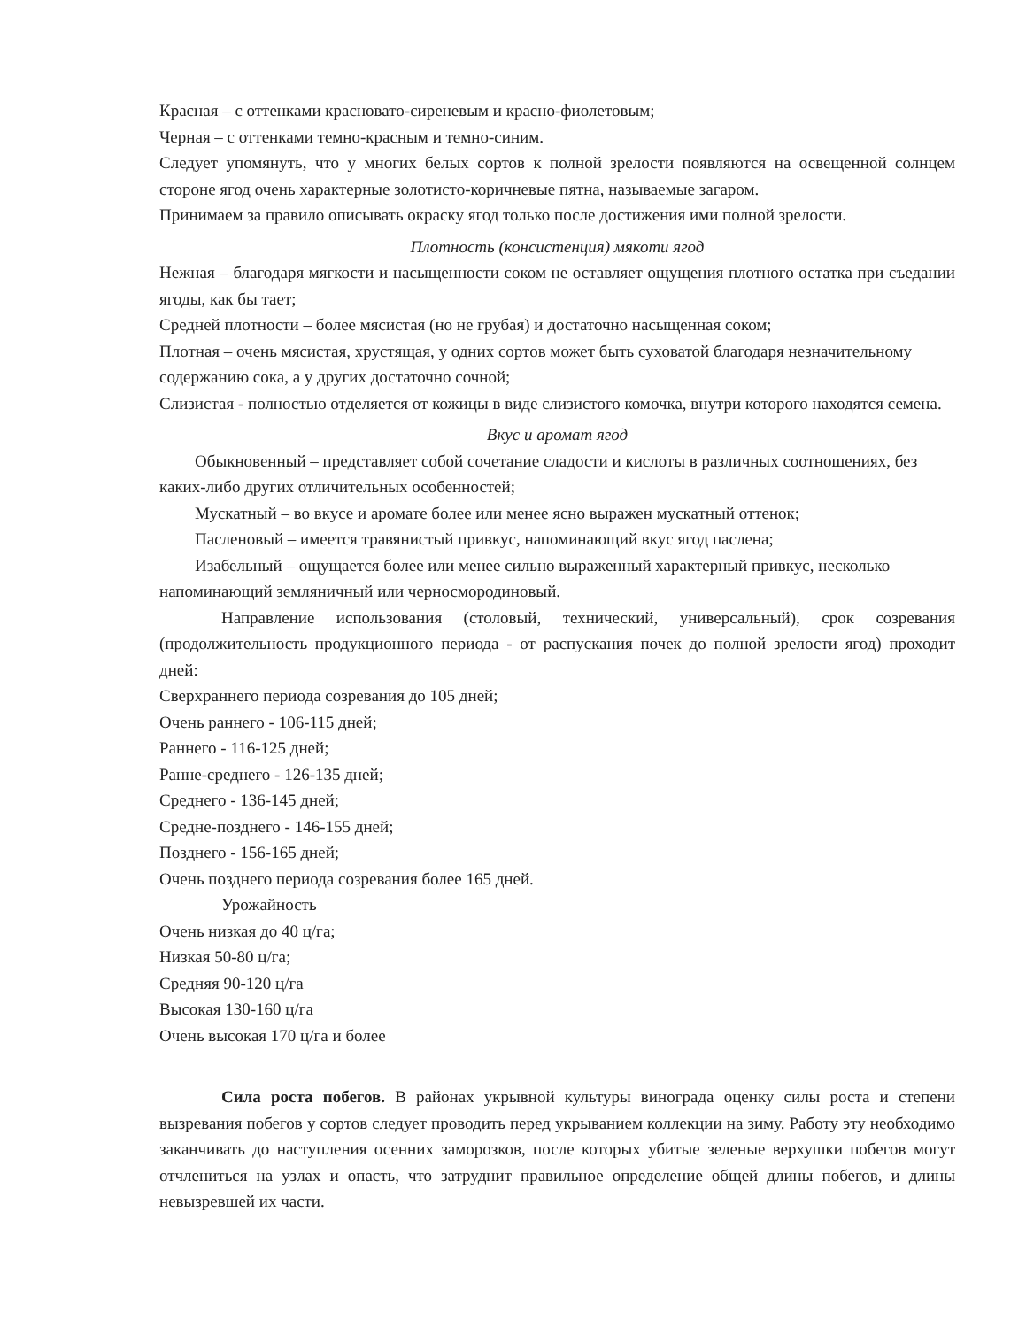Красная – с оттенками красновато-сиреневым и красно-фиолетовым;
Черная – с оттенками темно-красным и темно-синим.
Следует упомянуть, что у многих белых сортов к полной зрелости появляются на освещенной солнцем стороне ягод очень характерные золотисто-коричневые пятна, называемые загаром.
Принимаем за правило описывать окраску ягод только после достижения ими полной зрелости.
Плотность (консистенция) мякоти ягод
Нежная – благодаря мягкости и насыщенности соком не оставляет ощущения плотного остатка при съедании ягоды, как бы тает;
Средней плотности – более мясистая (но не грубая) и достаточно насыщенная соком;
Плотная – очень мясистая, хрустящая, у одних сортов может быть суховатой благодаря незначительному содержанию сока, а у других достаточно сочной;
Слизистая - полностью отделяется от кожицы в виде слизистого комочка, внутри которого находятся семена.
Вкус и аромат ягод
Обыкновенный – представляет собой сочетание сладости и кислоты в различных соотношениях, без каких-либо других отличительных особенностей;
Мускатный – во вкусе и аромате более или менее ясно выражен мускатный оттенок;
Пасленовый – имеется травянистый привкус, напоминающий вкус ягод паслена;
Изабельный – ощущается более или менее сильно выраженный характерный привкус, несколько напоминающий земляничный или черносмородиновый.
Направление использования (столовый, технический, универсальный), срок созревания (продолжительность продукционного периода - от распускания почек до полной зрелости ягод) проходит дней:
Сверхраннего периода созревания до 105 дней;
Очень раннего - 106-115 дней;
Раннего - 116-125 дней;
Ранне-среднего - 126-135 дней;
Среднего - 136-145 дней;
Средне-позднего - 146-155 дней;
Позднего - 156-165 дней;
Очень позднего периода созревания более 165 дней.
Урожайность
Очень низкая до 40 ц/га;
Низкая 50-80 ц/га;
Средняя 90-120 ц/га
Высокая 130-160 ц/га
Очень высокая 170 ц/га и более
Сила роста побегов. В районах укрывной культуры винограда оценку силы роста и степени вызревания побегов у сортов следует проводить перед укрыванием коллекции на зиму. Работу эту необходимо заканчивать до наступления осенних заморозков, после которых убитые зеленые верхушки побегов могут отчлениться на узлах и опасть, что затруднит правильное определение общей длины побегов, и длины невызревшей их части.